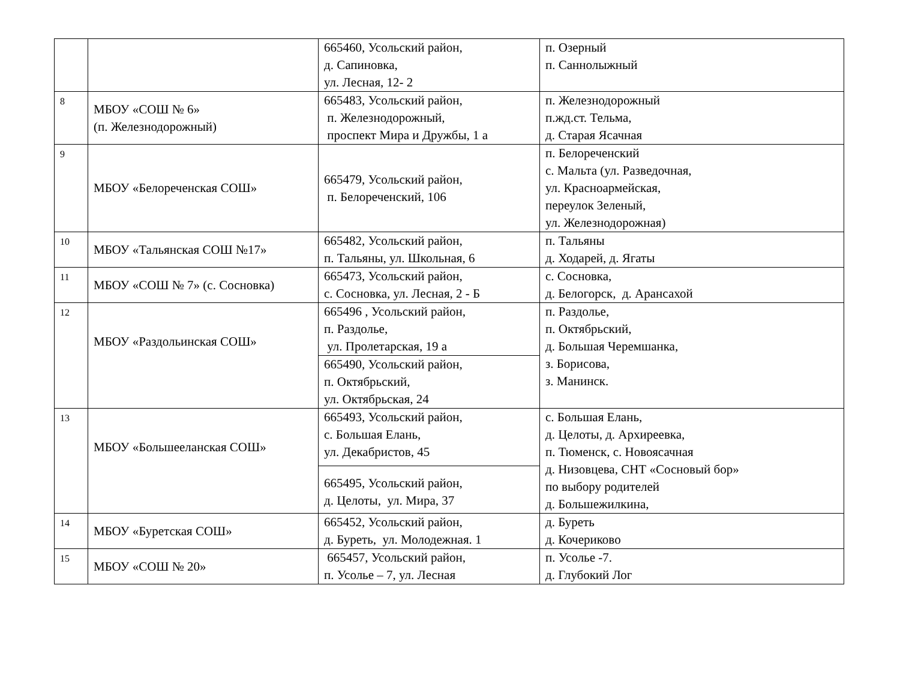| | | 665460, Усольский район, д. Сапиновка, ул. Лесная, 12- 2 | п. Озерный п. Саннолыжный |
| 8 | МБОУ «СОШ № 6» (п. Железнодорожный) | 665483, Усольский район, п. Железнодорожный, проспект Мира и Дружбы, 1 а | п. Железнодорожный п.жд.ст. Тельма, д. Старая Ясачная |
| 9 | МБОУ «Белореченская СОШ» | 665479, Усольский район, п. Белореченский, 106 | п. Белореченский с. Мальта (ул. Разведочная, ул. Красноармейская, переулок Зеленый, ул. Железнодорожная) |
| 10 | МБОУ «Тальянская СОШ №17» | 665482, Усольский район, п. Тальяны, ул. Школьная, 6 | п. Тальяны д. Ходарей, д. Ягаты |
| 11 | МБОУ «СОШ № 7» (с. Сосновка) | 665473, Усольский район, с. Сосновка, ул. Лесная, 2 - Б | с. Сосновка, д. Белогорск, д. Арансахой |
| 12 | МБОУ «Раздольинская СОШ» | 665496 , Усольский район, п. Раздолье, ул. Пролетарская, 19 а | п. Раздолье, п. Октябрьский, д. Большая Черемшанка, з. Борисова, з. Манинск. |
| | | 665490, Усольский район, п. Октябрьский, ул. Октябрьская, 24 | |
| 13 | МБОУ «Большееланская СОШ» | 665493, Усольский район, с. Большая Елань, ул. Декабристов, 45 | с. Большая Елань, д. Целоты, д. Архиреевка, п. Тюменск, с. Новоясачная д. Низовцева, СНТ «Сосновый бор» по выбору родителей д. Большежилкина, |
| | | 665495, Усольский район, д. Целоты, ул. Мира, 37 | |
| 14 | МБОУ «Буретская СОШ» | 665452, Усольский район, д. Буреть, ул. Молодежная. 1 | д. Буреть д. Кочериково |
| 15 | МБОУ «СОШ № 20» | 665457, Усольский район, п. Усолье – 7, ул. Лесная | п. Усолье -7. д. Глубокий Лог |